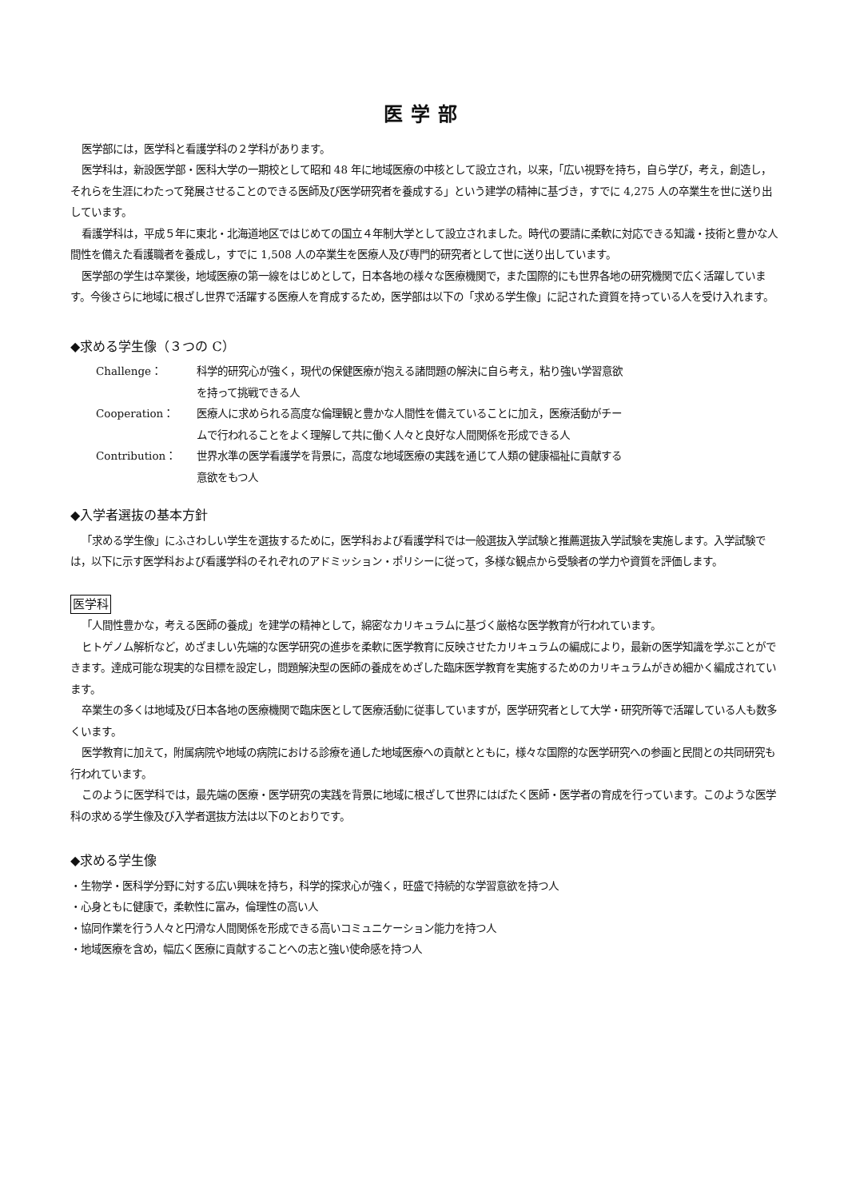医学部
医学部には，医学科と看護学科の２学科があります。
医学科は，新設医学部・医科大学の一期校として昭和 48 年に地域医療の中核として設立され，以来，「広い視野を持ち，自ら学び，考え，創造し，それらを生涯にわたって発展させることのできる医師及び医学研究者を養成する」という建学の精神に基づき，すでに 4,275 人の卒業生を世に送り出しています。
看護学科は，平成５年に東北・北海道地区ではじめての国立４年制大学として設立されました。時代の要請に柔軟に対応できる知識・技術と豊かな人間性を備えた看護職者を養成し，すでに 1,508 人の卒業生を医療人及び専門的研究者として世に送り出しています。
医学部の学生は卒業後，地域医療の第一線をはじめとして，日本各地の様々な医療機関で，また国際的にも世界各地の研究機関で広く活躍しています。今後さらに地域に根ざし世界で活躍する医療人を育成するため，医学部は以下の「求める学生像」に記された資質を持っている人を受け入れます。
◆求める学生像（３つの C）
| Challenge： | 科学的研究心が強く，現代の保健医療が抱える諸問題の解決に自ら考え，粘り強い学習意欲 を持って挑戦できる人 |
| Cooperation： | 医療人に求められる高度な倫理観と豊かな人間性を備えていることに加え，医療活動がチー ムで行われることをよく理解して共に働く人々と良好な人間関係を形成できる人 |
| Contribution： | 世界水準の医学看護学を背景に，高度な地域医療の実践を通じて人類の健康福祉に貢献する 意欲をもつ人 |
◆入学者選抜の基本方針
「求める学生像」にふさわしい学生を選抜するために，医学科および看護学科では一般選抜入学試験と推薦選抜入学試験を実施します。入学試験では，以下に示す医学科および看護学科のそれぞれのアドミッション・ポリシーに従って，多様な観点から受験者の学力や資質を評価します。
医学科
「人間性豊かな，考える医師の養成」を建学の精神として，綿密なカリキュラムに基づく厳格な医学教育が行われています。
ヒトゲノム解析など，めざましい先端的な医学研究の進歩を柔軟に医学教育に反映させたカリキュラムの編成により，最新の医学知識を学ぶことができます。達成可能な現実的な目標を設定し，問題解決型の医師の養成をめざした臨床医学教育を実施するためのカリキュラムがきめ細かく編成されています。
卒業生の多くは地域及び日本各地の医療機関で臨床医として医療活動に従事していますが，医学研究者として大学・研究所等で活躍している人も数多くいます。
医学教育に加えて，附属病院や地域の病院における診療を通した地域医療への貢献とともに，様々な国際的な医学研究への参画と民間との共同研究も行われています。
このように医学科では，最先端の医療・医学研究の実践を背景に地域に根ざして世界にはばたく医師・医学者の育成を行っています。このような医学科の求める学生像及び入学者選抜方法は以下のとおりです。
◆求める学生像
・生物学・医科学分野に対する広い興味を持ち，科学的探求心が強く，旺盛で持続的な学習意欲を持つ人
・心身ともに健康で，柔軟性に富み，倫理性の高い人
・協同作業を行う人々と円滑な人間関係を形成できる高いコミュニケーション能力を持つ人
・地域医療を含め，幅広く医療に貢献することへの志と強い使命感を持つ人